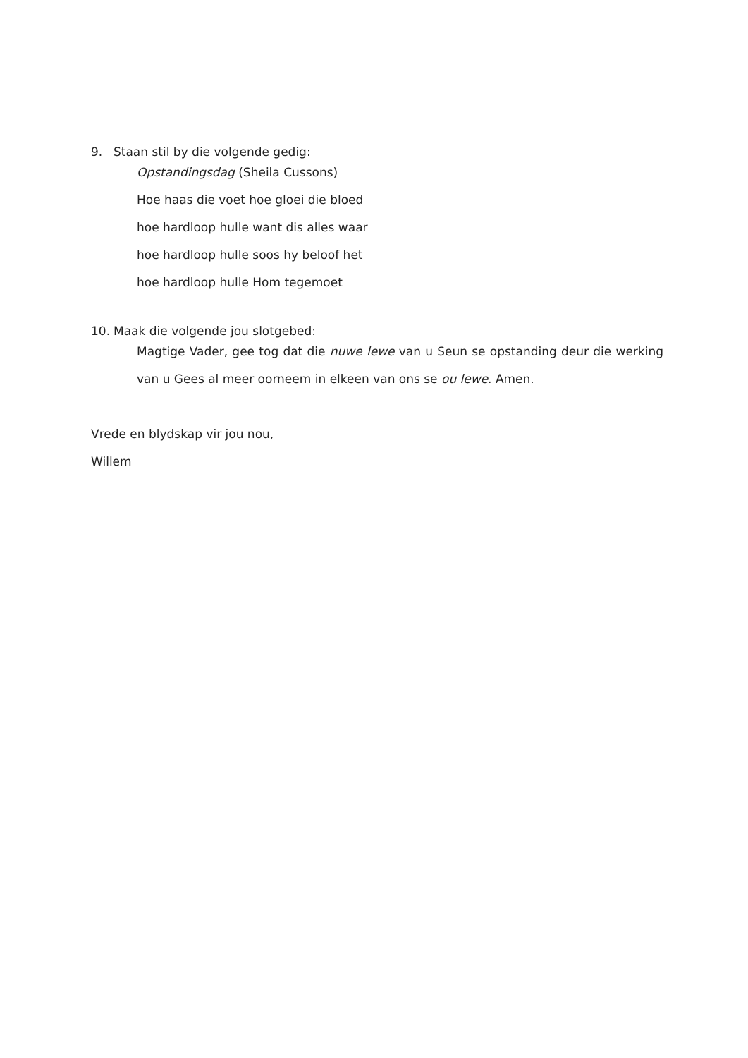9. Staan stil by die volgende gedig:
Opstandingsdag (Sheila Cussons)
Hoe haas die voet hoe gloei die bloed
hoe hardloop hulle want dis alles waar
hoe hardloop hulle soos hy beloof het
hoe hardloop hulle Hom tegemoet
10. Maak die volgende jou slotgebed:
Magtige Vader, gee tog dat die nuwe lewe van u Seun se opstanding deur die werking van u Gees al meer oorneem in elkeen van ons se ou lewe. Amen.
Vrede en blydskap vir jou nou,
Willem